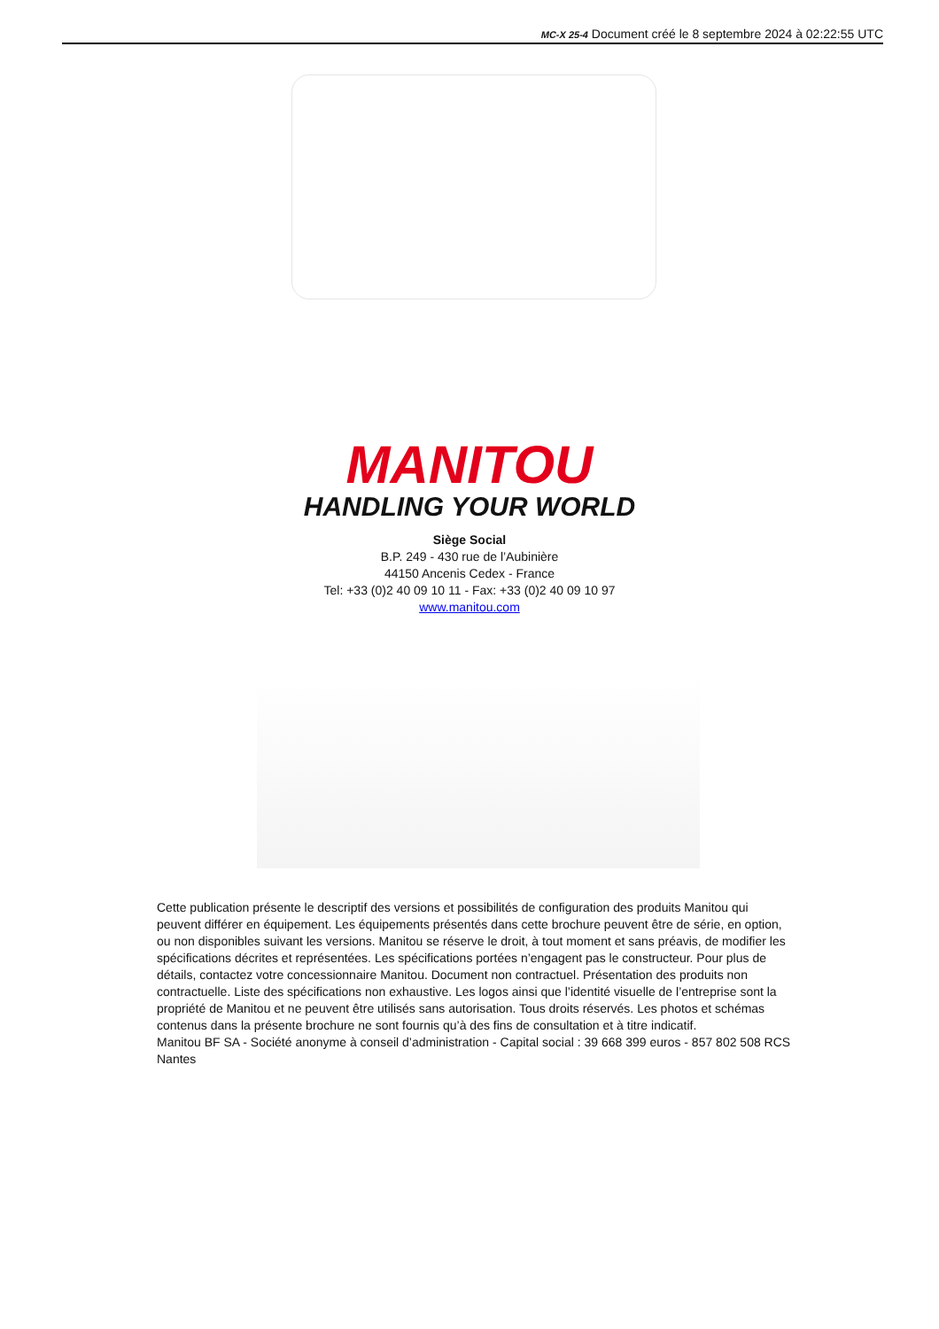MC-X 25-4 Document créé le 8 septembre 2024 à 02:22:55 UTC
MANITOU
HANDLING YOUR WORLD
Siège Social
B.P. 249 - 430 rue de l’Aubinière
44150 Ancenis Cedex - France
Tel: +33 (0)2 40 09 10 11 - Fax: +33 (0)2 40 09 10 97
www.manitou.com
Cette publication présente le descriptif des versions et possibilités de configuration des produits Manitou qui peuvent différer en équipement. Les équipements présentés dans cette brochure peuvent être de série, en option, ou non disponibles suivant les versions. Manitou se réserve le droit, à tout moment et sans préavis, de modifier les spécifications décrites et représentées. Les spécifications portées n’engagent pas le constructeur. Pour plus de détails, contactez votre concessionnaire Manitou. Document non contractuel. Présentation des produits non contractuelle. Liste des spécifications non exhaustive. Les logos ainsi que l’identité visuelle de l’entreprise sont la propriété de Manitou et ne peuvent être utilisés sans autorisation. Tous droits réservés. Les photos et schémas contenus dans la présente brochure ne sont fournis qu’à des fins de consultation et à titre indicatif.
Manitou BF SA - Société anonyme à conseil d’administration - Capital social : 39 668 399 euros - 857 802 508 RCS Nantes